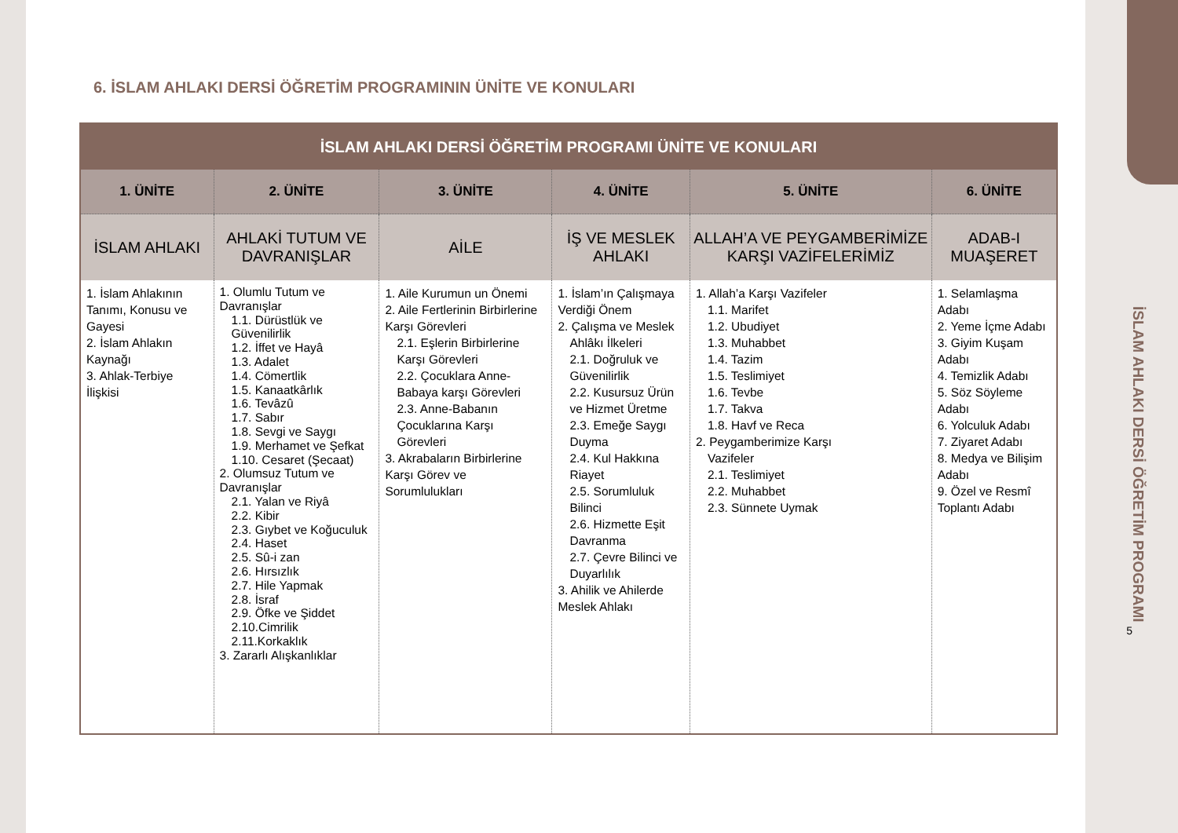6. İSLAM AHLAKI DERSİ ÖĞRETİM PROGRAMININ ÜNİTE VE KONULARI
| İSLAM AHLAKI DERSİ ÖĞRETİM PROGRAMI ÜNİTE VE KONULARI | | | | | |
| --- | --- | --- | --- | --- | --- |
| 1. ÜNİTE | 2. ÜNİTE | 3. ÜNİTE | 4. ÜNİTE | 5. ÜNİTE | 6. ÜNİTE |
| İSLAM AHLAKI | AHLAKİ TUTUM VE DAVRANIŞLAR | AİLE | İŞ VE MESLEK AHLAKI | ALLAH’A VE PEYGAMBERİMİZE KARŞI VAZİFELERİMİZ | ADAB-I MUAŞERET |
| 1. İslam Ahlakının Tanımı, Konusu ve Gayesi 2. İslam Ahlakın Kaynağı 3. Ahlak-Terbiye İlişkisi | 1. Olumlu Tutum ve Davranışlar 1.1. Dürüstlük ve Güvenilirlik 1.2. İffet ve Hayâ 1.3. Adalet 1.4. Cömertlik 1.5. Kanaatkârlık 1.6. Tevâzû 1.7. Sabır 1.8. Sevgi ve Saygı 1.9. Merhamet ve Şefkat 1.10. Cesaret (Şecaat) 2. Olumsuz Tutum ve Davranışlar 2.1. Yalan ve Riyâ 2.2. Kibir 2.3. Gıybet ve Koğuculuk 2.4. Haset 2.5. Sû-i zan 2.6. Hırsızlık 2.7. Hile Yapmak 2.8. İsraf 2.9. Öfke ve Şiddet 2.10.Cimrilik 2.11.Korkaklık 3. Zararlı Alışkanlıklar | 1. Aile Kurumun un Önemi 2. Aile Fertlerinin Birbirlerine Karşı Görevleri 2.1. Eşlerin Birbirlerine Karşı Görevleri 2.2. Çocuklara Anne-Babaya karşı Görevleri 2.3. Anne-Babanın Çocuklarına Karşı Görevleri 3. Akrabaların Birbirlerine Karşı Görev ve Sorumlulukları | 1. İslam’ın Çalışmaya Verdiği Önem 2. Çalışma ve Meslek Ahlâkı İlkeleri 2.1. Doğruluk ve Güvenilirlik 2.2. Kusursuz Ürün ve Hizmet Üretme 2.3. Emeğe Saygı Duyma 2.4. Kul Hakkına Riayet 2.5. Sorumluluk Bilinci 2.6. Hizmette Eşit Davranma 2.7. Çevre Bilinci ve Duyarlılık 3. Ahilik ve Ahilerde Meslek Ahlakı | 1. Allah’a Karşı Vazifeler 1.1. Marifet 1.2. Ubudiyet 1.3. Muhabbet 1.4. Tazim 1.5. Teslimiyet 1.6. Tevbe 1.7. Takva 1.8. Havf ve Reca 2. Peygamberimize Karşı Vazifeler 2.1. Teslimiyet 2.2. Muhabbet 2.3. Sünnete Uymak | 1. Selamlaşma Adabı 2. Yeme İçme Adabı 3. Giyim Kuşam Adabı 4. Temizlik Adabı 5. Söz Söyleme Adabı 6. Yolculuk Adabı 7. Ziyaret Adabı 8. Medya ve Bilişim Adabı 9. Özel ve Resmî Toplantı Adabı |
İSLAM AHLAKI DERSİ ÖĞRETİM PROGRAMI
5